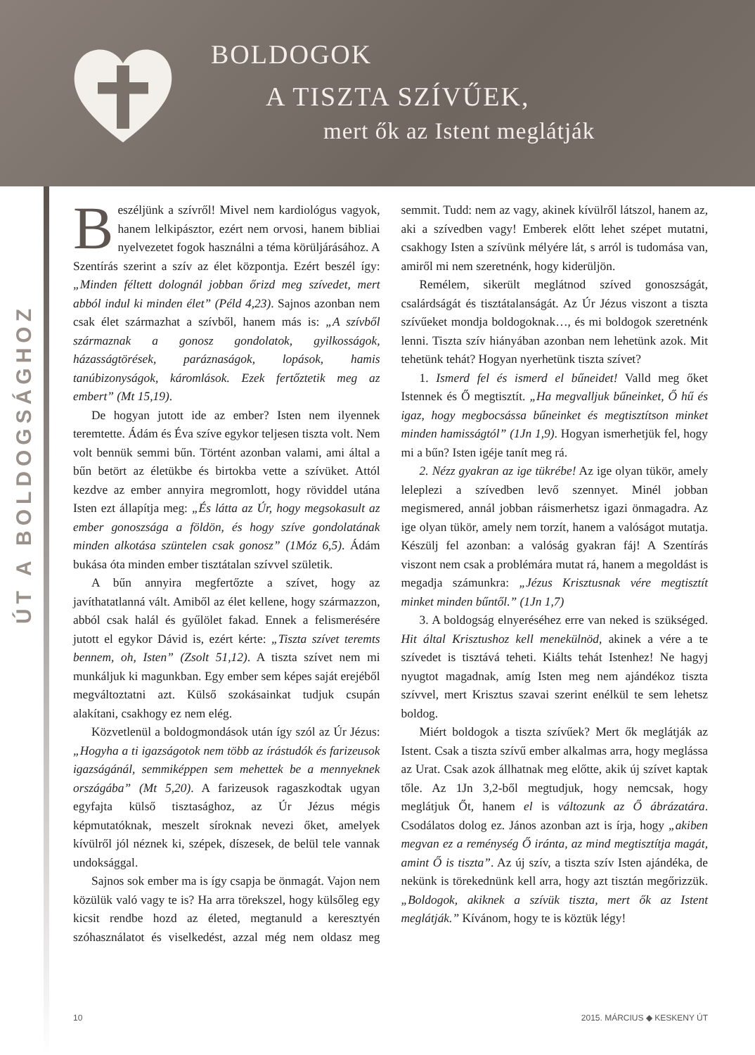BOLDOGOK
A TISZTA SZÍVŰEK,
mert ők az Istent meglátják
ÚT A BOLDOGSÁGHOZ
Beszéljünk a szívről! Mivel nem kardiológus vagyok, hanem lelkipásztor, ezért nem orvosi, hanem bibliai nyelvezetet fogok használni a téma körüljárásához. A Szentírás szerint a szív az élet központja. Ezért beszél így: „Minden féltett dolognál jobban őrizd meg szívedet, mert abból indul ki minden élet” (Péld 4,23). Sajnos azonban nem csak élet származhat a szívből, hanem más is: „A szívből származnak a gonosz gondolatok, gyilkosságok, házasságtörések, paráznaságok, lopások, hamis tanúbizonyságok, káromlások. Ezek fertőztetik meg az embert” (Mt 15,19).
De hogyan jutott ide az ember? Isten nem ilyennek teremtette. Ádám és Éva szíve egykor teljesen tiszta volt. Nem volt bennük semmi bűn. Történt azonban valami, ami által a bűn betört az életükbe és birtokba vette a szívüket. Attól kezdve az ember annyira megromlott, hogy röviddel utána Isten ezt állapítja meg: „És látta az Úr, hogy megsokasult az ember gonoszsága a földön, és hogy szíve gondolatának minden alkotása szüntelen csak gonosz” (1Móz 6,5). Ádám bukása óta minden ember tisztátalan szívvel születik.
A bűn annyira megfertőzte a szívet, hogy az javíthatatlanná vált. Amiből az élet kellene, hogy származzon, abból csak halál és gyűlölet fakad. Ennek a felismerésére jutott el egykor Dávid is, ezért kérte: „Tiszta szívet teremts bennem, oh, Isten” (Zsolt 51,12). A tiszta szívet nem mi munkáljuk ki magunkban. Egy ember sem képes saját erejéből megváltoztatni azt. Külső szokásainkat tudjuk csupán alakítani, csakhogy ez nem elég.
Közvetlenül a boldogmondások után így szól az Úr Jézus: „Hogyha a ti igazságotok nem több az írástudók és farizeusok igazságánál, semmiképpen sem mehettek be a mennyeknek országába” (Mt 5,20). A farizeusok ragaszkodtak ugyan egyfajta külső tisztasághoz, az Úr Jézus mégis képmutatóknak, meszelt síroknak nevezi őket, amelyek kívülről jól néznek ki, szépek, díszesek, de belül tele vannak undoksággal.
Sajnos sok ember ma is így csapja be önmagát. Vajon nem közülük való vagy te is? Ha arra törekszel, hogy külsőleg egy kicsit rendbe hozd az életed, megtanuld a keresztyén szóhasználatot és viselkedést, azzal még nem oldasz meg semmit. Tudd: nem az vagy, akinek kívülről látszol, hanem az, aki a szívedben vagy! Emberek előtt lehet szépet mutatni, csakhogy Isten a szívünk mélyére lát, s arról is tudomása van, amiről mi nem szeretnénk, hogy kiderüljön.
Remélem, sikerült meglátnod szíved gonoszságát, csalárdságát és tisztátalanságát. Az Úr Jézus viszont a tiszta szívűeket mondja boldogoknak…, és mi boldogok szeretnénk lenni. Tiszta szív hiányában azonban nem lehetünk azok. Mit tehetünk tehát? Hogyan nyerhetünk tiszta szívet?
1. Ismerd fel és ismerd el bűneidet! Valld meg őket Istennek és Ő megtisztít. „Ha megvalljuk bűneinket, Ő hű és igaz, hogy megbocsássa bűneinket és megtisztítson minket minden hamisságtól” (1Jn 1,9). Hogyan ismerhetjük fel, hogy mi a bűn? Isten igéje tanít meg rá.
2. Nézz gyakran az ige tükrébe! Az ige olyan tükör, amely leleplezi a szívedben levő szennyet. Minél jobban megismered, annál jobban ráismerhetsz igazi önmagadra. Az ige olyan tükör, amely nem torzít, hanem a valóságot mutatja. Készülj fel azonban: a valóság gyakran fáj! A Szentírás viszont nem csak a problémára mutat rá, hanem a megoldást is megadja számunkra: „Jézus Krisztusnak vére megtisztít minket minden bűntől.” (1Jn 1,7)
3. A boldogság elnyeréséhez erre van neked is szükséged. Hit által Krisztushoz kell menekülnöd, akinek a vére a te szívedet is tisztává teheti. Kiálts tehát Istenhez! Ne hagyj nyugtot magadnak, amíg Isten meg nem ajándékoz tiszta szívvel, mert Krisztus szavai szerint enélkül te sem lehetsz boldog.
Miért boldogok a tiszta szívűek? Mert ők meglátják az Istent. Csak a tiszta szívű ember alkalmas arra, hogy meglássa az Urat. Csak azok állhatnak meg előtte, akik új szívet kaptak tőle. Az 1Jn 3,2-ből megtudjuk, hogy nemcsak, hogy meglátjuk Őt, hanem el is változunk az Ő ábrázatára. Csodálatos dolog ez. János azonban azt is írja, hogy „akiben megvan ez a reménység Ő iránta, az mind megtisztítja magát, amint Ő is tiszta”. Az új szív, a tiszta szív Isten ajándéka, de nekünk is törekednünk kell arra, hogy azt tisztán megőrizzük. „Boldogok, akiknek a szívük tiszta, mert ők az Istent meglátják.” Kívánom, hogy te is köztük légy!
10 2015. MÁRCIUS ◆ KESKENY ÚT